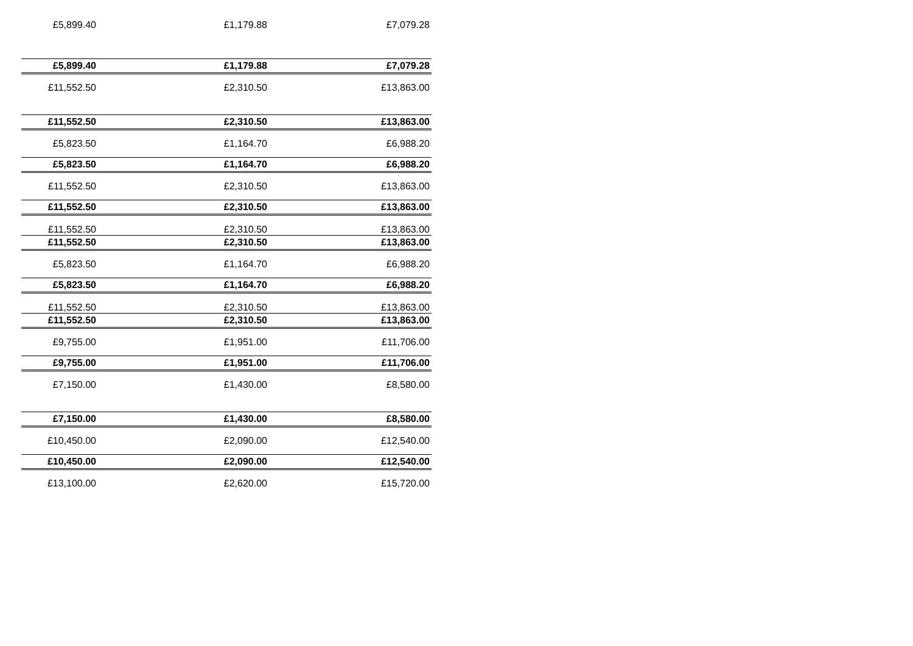| £5,899.40 | £1,179.88 | £7,079.28 |
| £5,899.40 | £1,179.88 | £7,079.28 |
| £11,552.50 | £2,310.50 | £13,863.00 |
| £11,552.50 | £2,310.50 | £13,863.00 |
| £5,823.50 | £1,164.70 | £6,988.20 |
| £5,823.50 | £1,164.70 | £6,988.20 |
| £11,552.50 | £2,310.50 | £13,863.00 |
| £11,552.50 | £2,310.50 | £13,863.00 |
| £11,552.50 | £2,310.50 | £13,863.00 |
| £11,552.50 | £2,310.50 | £13,863.00 |
| £5,823.50 | £1,164.70 | £6,988.20 |
| £5,823.50 | £1,164.70 | £6,988.20 |
| £11,552.50 | £2,310.50 | £13,863.00 |
| £11,552.50 | £2,310.50 | £13,863.00 |
| £9,755.00 | £1,951.00 | £11,706.00 |
| £9,755.00 | £1,951.00 | £11,706.00 |
| £7,150.00 | £1,430.00 | £8,580.00 |
| £7,150.00 | £1,430.00 | £8,580.00 |
| £10,450.00 | £2,090.00 | £12,540.00 |
| £10,450.00 | £2,090.00 | £12,540.00 |
| £13,100.00 | £2,620.00 | £15,720.00 |